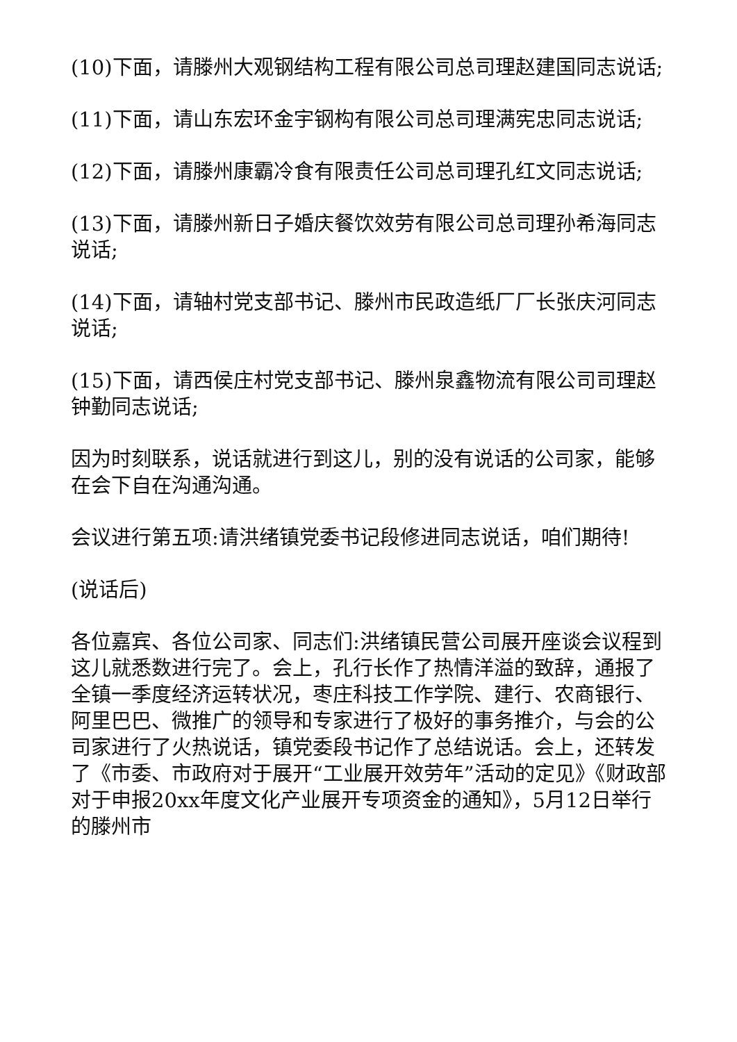(10)下面，请滕州大观钢结构工程有限公司总司理赵建国同志说话;
(11)下面，请山东宏环金宇钢构有限公司总司理满宪忠同志说话;
(12)下面，请滕州康霸冷食有限责任公司总司理孔红文同志说话;
(13)下面，请滕州新日子婚庆餐饮效劳有限公司总司理孙希海同志说话;
(14)下面，请轴村党支部书记、滕州市民政造纸厂厂长张庆河同志说话;
(15)下面，请西侯庄村党支部书记、滕州泉鑫物流有限公司司理赵钟勤同志说话;
因为时刻联系，说话就进行到这儿，别的没有说话的公司家，能够在会下自在沟通沟通。
会议进行第五项:请洪绪镇党委书记段修进同志说话，咱们期待!
(说话后)
各位嘉宾、各位公司家、同志们:洪绪镇民营公司展开座谈会议程到这儿就悉数进行完了。会上，孔行长作了热情洋溢的致辞，通报了全镇一季度经济运转状况，枣庄科技工作学院、建行、农商银行、阿里巴巴、微推广的领导和专家进行了极好的事务推介，与会的公司家进行了火热说话，镇党委段书记作了总结说话。会上，还转发了《市委、市政府对于展开“工业展开效劳年”活动的定见》《财政部对于申报20xx年度文化产业展开专项资金的通知》，5月12日举行的滕州市